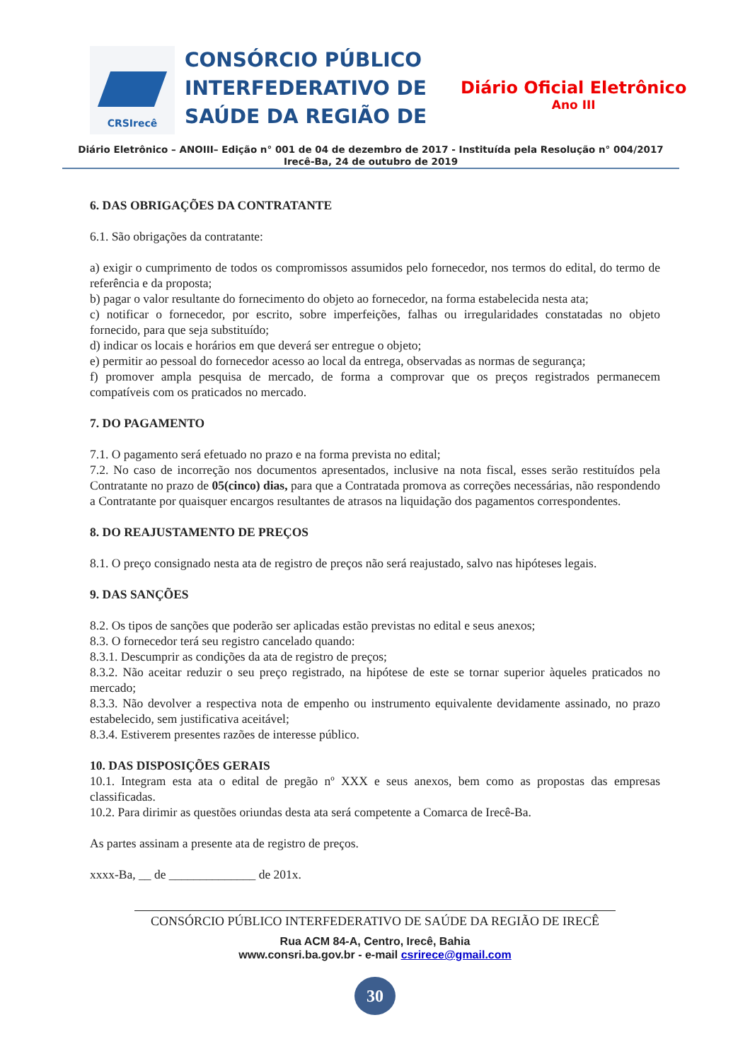CRSIrecê
CONSÓRCIO PÚBLICO INTERFEDERATIVO DE SAÚDE DA REGIÃO DE
Diário Oficial Eletrônico
Ano III
Diário Eletrônico – ANOIII– Edição n° 001 de 04 de dezembro de 2017 - Instituída pela Resolução n° 004/2017
Irecê-Ba, 24 de outubro de 2019
6. DAS OBRIGAÇÕES DA CONTRATANTE
6.1. São obrigações da contratante:
a) exigir o cumprimento de todos os compromissos assumidos pelo fornecedor, nos termos do edital, do termo de referência e da proposta;
b) pagar o valor resultante do fornecimento do objeto ao fornecedor, na forma estabelecida nesta ata;
c) notificar o fornecedor, por escrito, sobre imperfeições, falhas ou irregularidades constatadas no objeto fornecido, para que seja substituído;
d) indicar os locais e horários em que deverá ser entregue o objeto;
e) permitir ao pessoal do fornecedor acesso ao local da entrega, observadas as normas de segurança;
f) promover ampla pesquisa de mercado, de forma a comprovar que os preços registrados permanecem compatíveis com os praticados no mercado.
7. DO PAGAMENTO
7.1. O pagamento será efetuado no prazo e na forma prevista no edital;
7.2. No caso de incorreção nos documentos apresentados, inclusive na nota fiscal, esses serão restituídos pela Contratante no prazo de 05(cinco) dias, para que a Contratada promova as correções necessárias, não respondendo a Contratante por quaisquer encargos resultantes de atrasos na liquidação dos pagamentos correspondentes.
8. DO REAJUSTAMENTO DE PREÇOS
8.1. O preço consignado nesta ata de registro de preços não será reajustado, salvo nas hipóteses legais.
9. DAS SANÇÕES
8.2. Os tipos de sanções que poderão ser aplicadas estão previstas no edital e seus anexos;
8.3. O fornecedor terá seu registro cancelado quando:
8.3.1. Descumprir as condições da ata de registro de preços;
8.3.2. Não aceitar reduzir o seu preço registrado, na hipótese de este se tornar superior àqueles praticados no mercado;
8.3.3. Não devolver a respectiva nota de empenho ou instrumento equivalente devidamente assinado, no prazo estabelecido, sem justificativa aceitável;
8.3.4. Estiverem presentes razões de interesse público.
10. DAS DISPOSIÇÕES GERAIS
10.1. Integram esta ata o edital de pregão nº XXX e seus anexos, bem como as propostas das empresas classificadas.
10.2. Para dirimir as questões oriundas desta ata será competente a Comarca de Irecê-Ba.
As partes assinam a presente ata de registro de preços.
xxxx-Ba, __ de ______________ de 201x.
CONSÓRCIO PÚBLICO INTERFEDERATIVO DE SAÚDE DA REGIÃO DE IRECÊ
Rua ACM 84-A, Centro, Irecê, Bahia
www.consri.ba.gov.br - e-mail csrirece@gmail.com
30